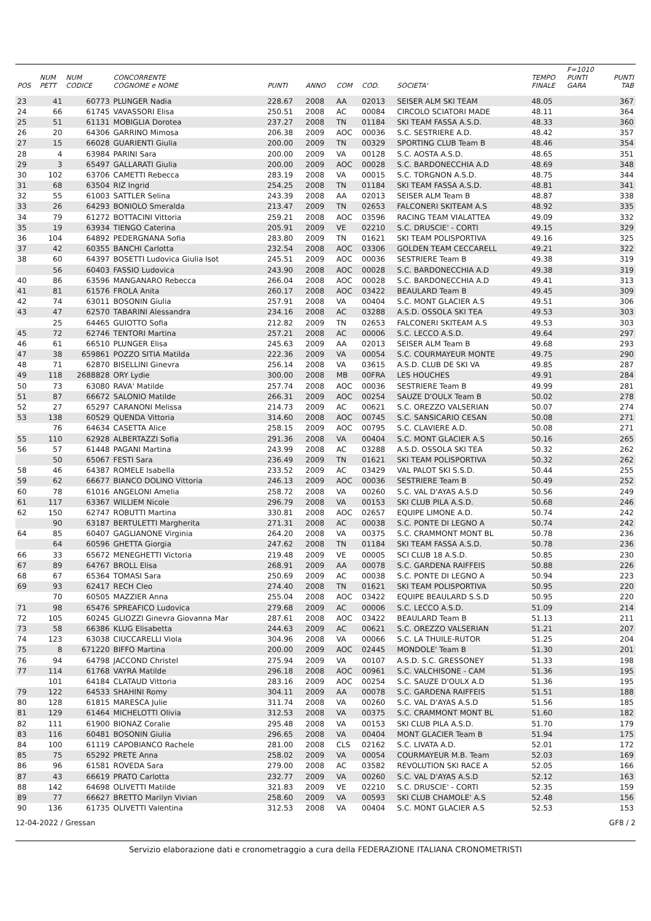| POS | NUM PETT | NUM CODICE | CONCORRENTE COGNOME e NOME | PUNTI | ANNO | COM | COD. | SOCIETA' | TEMPO FINALE | F=1010 PUNTI GARA | PUNTI TAB |
| --- | --- | --- | --- | --- | --- | --- | --- | --- | --- | --- | --- |
| 23 | 41 | 60773 | PLUNGER Nadia | 228.67 | 2008 | AA | 02013 | SEISER ALM SKI TEAM | 48.05 | | 367 |
| 24 | 66 | 61745 | VAVASSORI Elisa | 250.51 | 2008 | AC | 00084 | CIRCOLO SCIATORI MADE | 48.11 | | 364 |
| 25 | 51 | 61131 | MOBIGLIA Dorotea | 237.27 | 2008 | TN | 01184 | SKI TEAM FASSA A.S.D. | 48.33 | | 360 |
| 26 | 20 | 64306 | GARRINO Mimosa | 206.38 | 2009 | AOC | 00036 | S.C. SESTRIERE A.D. | 48.42 | | 357 |
| 27 | 15 | 66028 | GUARIENTI Giulia | 200.00 | 2009 | TN | 00329 | SPORTING CLUB Team B | 48.46 | | 354 |
| 28 | 4 | 63984 | PARINI Sara | 200.00 | 2009 | VA | 00128 | S.C. AOSTA A.S.D. | 48.65 | | 351 |
| 29 | 3 | 65497 | GALLARATI Giulia | 200.00 | 2009 | AOC | 00028 | S.C. BARDONECCHIA A.D | 48.69 | | 348 |
| 30 | 102 | 63706 | CAMETTI Rebecca | 283.19 | 2008 | VA | 00015 | S.C. TORGNON A.S.D. | 48.75 | | 344 |
| 31 | 68 | 63504 | RIZ Ingrid | 254.25 | 2008 | TN | 01184 | SKI TEAM FASSA A.S.D. | 48.81 | | 341 |
| 32 | 55 | 61003 | SATTLER Selina | 243.39 | 2008 | AA | 02013 | SEISER ALM Team B | 48.87 | | 338 |
| 33 | 26 | 64293 | BONIOLO Smeralda | 213.47 | 2009 | TN | 02653 | FALCONERI SKITEAM A.S | 48.92 | | 335 |
| 34 | 79 | 61272 | BOTTACINI Vittoria | 259.21 | 2008 | AOC | 03596 | RACING TEAM VIALATTEA | 49.09 | | 332 |
| 35 | 19 | 63934 | TIENGO Caterina | 205.91 | 2009 | VE | 02210 | S.C. DRUSCIE' - CORTI | 49.15 | | 329 |
| 36 | 104 | 64892 | PEDERGNANA Sofia | 283.80 | 2009 | TN | 01621 | SKI TEAM POLISPORTIVA | 49.16 | | 325 |
| 37 | 42 | 60355 | BANCHI Carlotta | 232.54 | 2008 | AOC | 03306 | GOLDEN TEAM CECCARELL | 49.21 | | 322 |
| 38 | 60 | 64397 | BOSETTI Ludovica Giulia Isot | 245.51 | 2009 | AOC | 00036 | SESTRIERE Team B | 49.38 | | 319 |
| | 56 | 60403 | FASSIO Ludovica | 243.90 | 2008 | AOC | 00028 | S.C. BARDONECCHIA A.D | 49.38 | | 319 |
| 40 | 86 | 63596 | MANGANARO Rebecca | 266.04 | 2008 | AOC | 00028 | S.C. BARDONECCHIA A.D | 49.41 | | 313 |
| 41 | 81 | 61576 | FROLA Anita | 260.17 | 2008 | AOC | 03422 | BEAULARD Team B | 49.45 | | 309 |
| 42 | 74 | 63011 | BOSONIN Giulia | 257.91 | 2008 | VA | 00404 | S.C. MONT GLACIER A.S | 49.51 | | 306 |
| 43 | 47 | 62570 | TABARINI Alessandra | 234.16 | 2008 | AC | 03288 | A.S.D. OSSOLA SKI TEA | 49.53 | | 303 |
| | 25 | 64465 | GUIOTTO Sofia | 212.82 | 2009 | TN | 02653 | FALCONERI SKITEAM A.S | 49.53 | | 303 |
| 45 | 72 | 62746 | TENTORI Martina | 257.21 | 2008 | AC | 00006 | S.C. LECCO A.S.D. | 49.64 | | 297 |
| 46 | 61 | 66510 | PLUNGER Elisa | 245.63 | 2009 | AA | 02013 | SEISER ALM Team B | 49.68 | | 293 |
| 47 | 38 | 659861 | POZZO SITIA Matilda | 222.36 | 2009 | VA | 00054 | S.C. COURMAYEUR MONTE | 49.75 | | 290 |
| 48 | 71 | 62870 | BISELLINI Ginevra | 256.14 | 2008 | VA | 03615 | A.S.D. CLUB DE SKI VA | 49.85 | | 287 |
| 49 | 118 | 2688828 | ORY Lydie | 300.00 | 2008 | MB | 00FRA | LES HOUCHES | 49.91 | | 284 |
| 50 | 73 | 63080 | RAVA' Matilde | 257.74 | 2008 | AOC | 00036 | SESTRIERE Team B | 49.99 | | 281 |
| 51 | 87 | 66672 | SALONIO Matilde | 266.31 | 2009 | AOC | 00254 | SAUZE D'OULX Team B | 50.02 | | 278 |
| 52 | 27 | 65297 | CARANONI Melissa | 214.73 | 2009 | AC | 00621 | S.C. OREZZO VALSERIAN | 50.07 | | 274 |
| 53 | 138 | 60529 | QUENDA Vittoria | 314.60 | 2008 | AOC | 00745 | S.C. SANSICARIO CESAN | 50.08 | | 271 |
| | 76 | 64634 | CASETTA Alice | 258.15 | 2009 | AOC | 00795 | S.C. CLAVIERE A.D. | 50.08 | | 271 |
| 55 | 110 | 62928 | ALBERTAZZI Sofia | 291.36 | 2008 | VA | 00404 | S.C. MONT GLACIER A.S | 50.16 | | 265 |
| 56 | 57 | 61448 | PAGANI Martina | 243.99 | 2008 | AC | 03288 | A.S.D. OSSOLA SKI TEA | 50.32 | | 262 |
| | 50 | 65067 | FESTI Sara | 236.49 | 2009 | TN | 01621 | SKI TEAM POLISPORTIVA | 50.32 | | 262 |
| 58 | 46 | 64387 | ROMELE Isabella | 233.52 | 2009 | AC | 03429 | VAL PALOT SKI S.S.D. | 50.44 | | 255 |
| 59 | 62 | 66677 | BIANCO DOLINO Vittoria | 246.13 | 2009 | AOC | 00036 | SESTRIERE Team B | 50.49 | | 252 |
| 60 | 78 | 61016 | ANGELONI Amelia | 258.72 | 2008 | VA | 00260 | S.C. VAL D'AYAS A.S.D | 50.56 | | 249 |
| 61 | 117 | 63367 | WILLIEM Nicole | 296.79 | 2008 | VA | 00153 | SKI CLUB PILA A.S.D. | 50.68 | | 246 |
| 62 | 150 | 62747 | ROBUTTI Martina | 330.81 | 2008 | AOC | 02657 | EQUIPE LIMONE A.D. | 50.74 | | 242 |
| | 90 | 63187 | BERTULETTI Margherita | 271.31 | 2008 | AC | 00038 | S.C. PONTE DI LEGNO A | 50.74 | | 242 |
| 64 | 85 | 60407 | GAGLIANONE Virginia | 264.20 | 2008 | VA | 00375 | S.C. CRAMMONT MONT BL | 50.78 | | 236 |
| | 64 | 60596 | GHETTA Giorgia | 247.62 | 2008 | TN | 01184 | SKI TEAM FASSA A.S.D. | 50.78 | | 236 |
| 66 | 33 | 65672 | MENEGHETTI Victoria | 219.48 | 2009 | VE | 00005 | SCI CLUB 18 A.S.D. | 50.85 | | 230 |
| 67 | 89 | 64767 | BROLL Elisa | 268.91 | 2009 | AA | 00078 | S.C. GARDENA RAIFFEIS | 50.88 | | 226 |
| 68 | 67 | 65364 | TOMASI Sara | 250.69 | 2009 | AC | 00038 | S.C. PONTE DI LEGNO A | 50.94 | | 223 |
| 69 | 93 | 62417 | RECH Cleo | 274.40 | 2008 | TN | 01621 | SKI TEAM POLISPORTIVA | 50.95 | | 220 |
| | 70 | 60505 | MAZZIER Anna | 255.04 | 2008 | AOC | 03422 | EQUIPE BEAULARD S.S.D | 50.95 | | 220 |
| 71 | 98 | 65476 | SPREAFICO Ludovica | 279.68 | 2009 | AC | 00006 | S.C. LECCO A.S.D. | 51.09 | | 214 |
| 72 | 105 | 60245 | GLIOZZI Ginevra Giovanna Mar | 287.61 | 2008 | AOC | 03422 | BEAULARD Team B | 51.13 | | 211 |
| 73 | 58 | 66386 | KLUG Elisabetta | 244.63 | 2009 | AC | 00621 | S.C. OREZZO VALSERIAN | 51.21 | | 207 |
| 74 | 123 | 63038 | CIUCCARELLI Viola | 304.96 | 2008 | VA | 00066 | S.C. LA THUILE-RUTOR | 51.25 | | 204 |
| 75 | 8 | 671220 | BIFFO Martina | 200.00 | 2009 | AOC | 02445 | MONDOLE' Team B | 51.30 | | 201 |
| 76 | 94 | 64798 | JACCOND Christel | 275.94 | 2009 | VA | 00107 | A.S.D. S.C. GRESSONEY | 51.33 | | 198 |
| 77 | 114 | 61768 | VAYRA Matilde | 296.18 | 2008 | AOC | 00961 | S.C. VALCHISONE - CAM | 51.36 | | 195 |
| | 101 | 64184 | CLATAUD Vittoria | 283.16 | 2009 | AOC | 00254 | S.C. SAUZE D'OULX A.D | 51.36 | | 195 |
| 79 | 122 | 64533 | SHAHINI Romy | 304.11 | 2009 | AA | 00078 | S.C. GARDENA RAIFFEIS | 51.51 | | 188 |
| 80 | 128 | 61815 | MARESCA Julie | 311.74 | 2008 | VA | 00260 | S.C. VAL D'AYAS A.S.D | 51.56 | | 185 |
| 81 | 129 | 61464 | MICHELOTTI Olivia | 312.53 | 2008 | VA | 00375 | S.C. CRAMMONT MONT BL | 51.60 | | 182 |
| 82 | 111 | 61900 | BIONAZ Coralie | 295.48 | 2008 | VA | 00153 | SKI CLUB PILA A.S.D. | 51.70 | | 179 |
| 83 | 116 | 60481 | BOSONIN Giulia | 296.65 | 2008 | VA | 00404 | MONT GLACIER Team B | 51.94 | | 175 |
| 84 | 100 | 61119 | CAPOBIANCO Rachele | 281.00 | 2008 | CLS | 02162 | S.C. LIVATA A.D. | 52.01 | | 172 |
| 85 | 75 | 65292 | PRETE Anna | 258.02 | 2009 | VA | 00054 | COURMAYEUR M.B. Team | 52.03 | | 169 |
| 86 | 96 | 61581 | ROVEDA Sara | 279.00 | 2008 | AC | 03582 | REVOLUTION SKI RACE A | 52.05 | | 166 |
| 87 | 43 | 66619 | PRATO Carlotta | 232.77 | 2009 | VA | 00260 | S.C. VAL D'AYAS A.S.D | 52.12 | | 163 |
| 88 | 142 | 64698 | OLIVETTI Matilde | 321.83 | 2009 | VE | 02210 | S.C. DRUSCIE' - CORTI | 52.35 | | 159 |
| 89 | 77 | 66627 | BRETTO Marilyn Vivian | 258.60 | 2009 | VA | 00593 | SKI CLUB CHAMOLE' A.S | 52.48 | | 156 |
| 90 | 136 | 61735 | OLIVETTI Valentina | 312.53 | 2008 | VA | 00404 | S.C. MONT GLACIER A.S | 52.53 | | 153 |
12-04-2022 / Gressan GF8 / 2
Servizio elaborazione dati e cronometraggio a cura della FEDERAZIONE ITALIANA CRONOMETRISTI